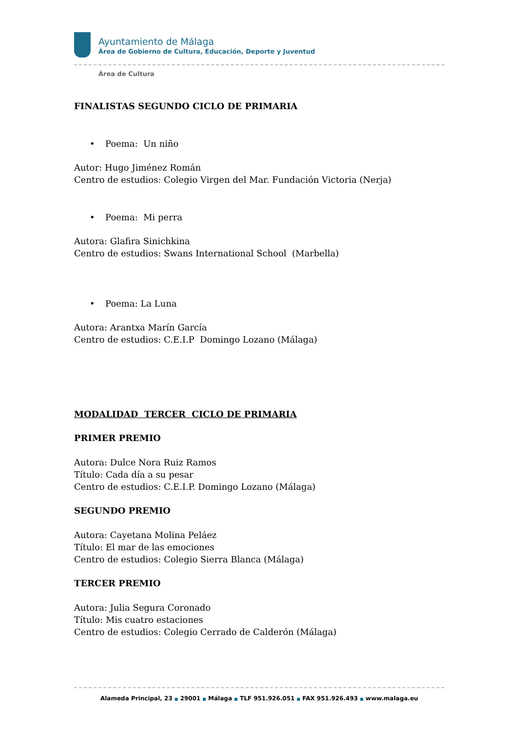Ayuntamiento de Málaga
Área de Gobierno de Cultura, Educación, Deporte y Juventud
Área de Cultura
FINALISTAS SEGUNDO CICLO DE PRIMARIA
• Poema: Un niño
Autor: Hugo Jiménez Román
Centro de estudios: Colegio Virgen del Mar. Fundación Victoria (Nerja)
• Poema: Mi perra
Autora: Glafira Sinichkina
Centro de estudios: Swans International School (Marbella)
• Poema: La Luna
Autora: Arantxa Marín García
Centro de estudios: C.E.I.P Domingo Lozano (Málaga)
MODALIDAD TERCER CICLO DE PRIMARIA
PRIMER PREMIO
Autora: Dulce Nora Ruiz Ramos
Título: Cada día a su pesar
Centro de estudios: C.E.I.P. Domingo Lozano (Málaga)
SEGUNDO PREMIO
Autora: Cayetana Molina Peláez
Título: El mar de las emociones
Centro de estudios: Colegio Sierra Blanca (Málaga)
TERCER PREMIO
Autora: Julia Segura Coronado
Título: Mis cuatro estaciones
Centro de estudios: Colegio Cerrado de Calderón (Málaga)
Alameda Principal, 23 ■ 29001 ■ Málaga ■ TLF 951.926.051 ■ FAX 951.926.493 ■ www.malaga.eu